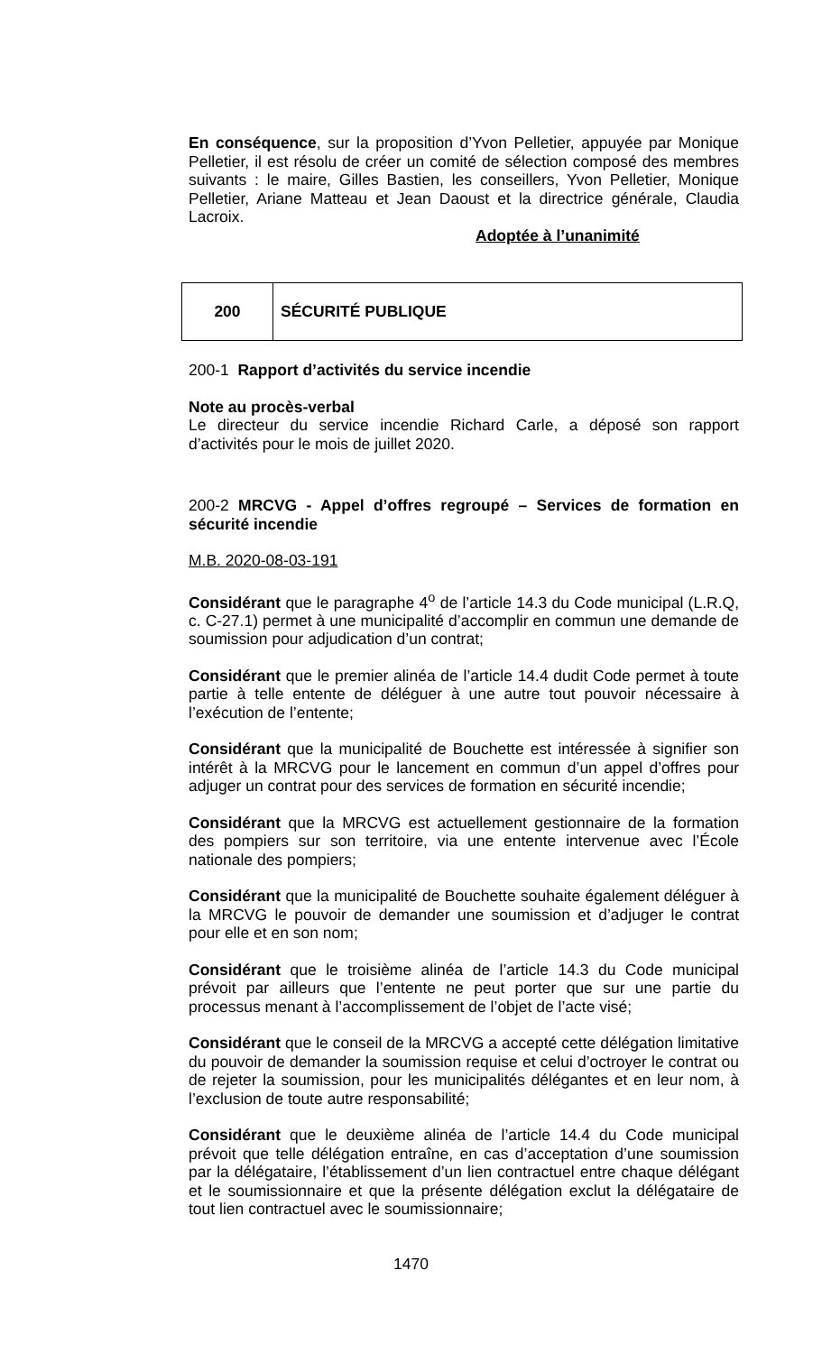En conséquence, sur la proposition d’Yvon Pelletier, appuyée par Monique Pelletier, il est résolu de créer un comité de sélection composé des membres suivants : le maire, Gilles Bastien, les conseillers, Yvon Pelletier, Monique Pelletier, Ariane Matteau et Jean Daoust et la directrice générale, Claudia Lacroix.
Adoptée à l’unanimité
| 200 | SÉCURITÉ PUBLIQUE |
200-1 Rapport d’activités du service incendie
Note au procès-verbal
Le directeur du service incendie Richard Carle, a déposé son rapport d’activités pour le mois de juillet 2020.
200-2 MRCVG - Appel d’offres regroupé – Services de formation en sécurité incendie
M.B. 2020-08-03-191
Considérant que le paragraphe 4<sup>o</sup> de l’article 14.3 du Code municipal (L.R.Q, c. C-27.1) permet à une municipalité d’accomplir en commun une demande de soumission pour adjudication d’un contrat;
Considérant que le premier alinéa de l’article 14.4 dudit Code permet à toute partie à telle entente de déléguer à une autre tout pouvoir nécessaire à l’exécution de l’entente;
Considérant que la municipalité de Bouchette est intéressée à signifier son intérêt à la MRCVG pour le lancement en commun d’un appel d’offres pour adjuger un contrat pour des services de formation en sécurité incendie;
Considérant que la MRCVG est actuellement gestionnaire de la formation des pompiers sur son territoire, via une entente intervenue avec l’École nationale des pompiers;
Considérant que la municipalité de Bouchette souhaite également déléguer à la MRCVG le pouvoir de demander une soumission et d’adjuger le contrat pour elle et en son nom;
Considérant que le troisième alinéa de l’article 14.3 du Code municipal prévoit par ailleurs que l’entente ne peut porter que sur une partie du processus menant à l’accomplissement de l’objet de l’acte visé;
Considérant que le conseil de la MRCVG a accepté cette délégation limitative du pouvoir de demander la soumission requise et celui d’octroyer le contrat ou de rejeter la soumission, pour les municipalités délégantes et en leur nom, à l’exclusion de toute autre responsabilité;
Considérant que le deuxième alinéa de l’article 14.4 du Code municipal prévoit que telle délégation entraîne, en cas d’acceptation d’une soumission par la délégataire, l’établissement d’un lien contractuel entre chaque délégant et le soumissionnaire et que la présente délégation exclut la délégataire de tout lien contractuel avec le soumissionnaire;
1470